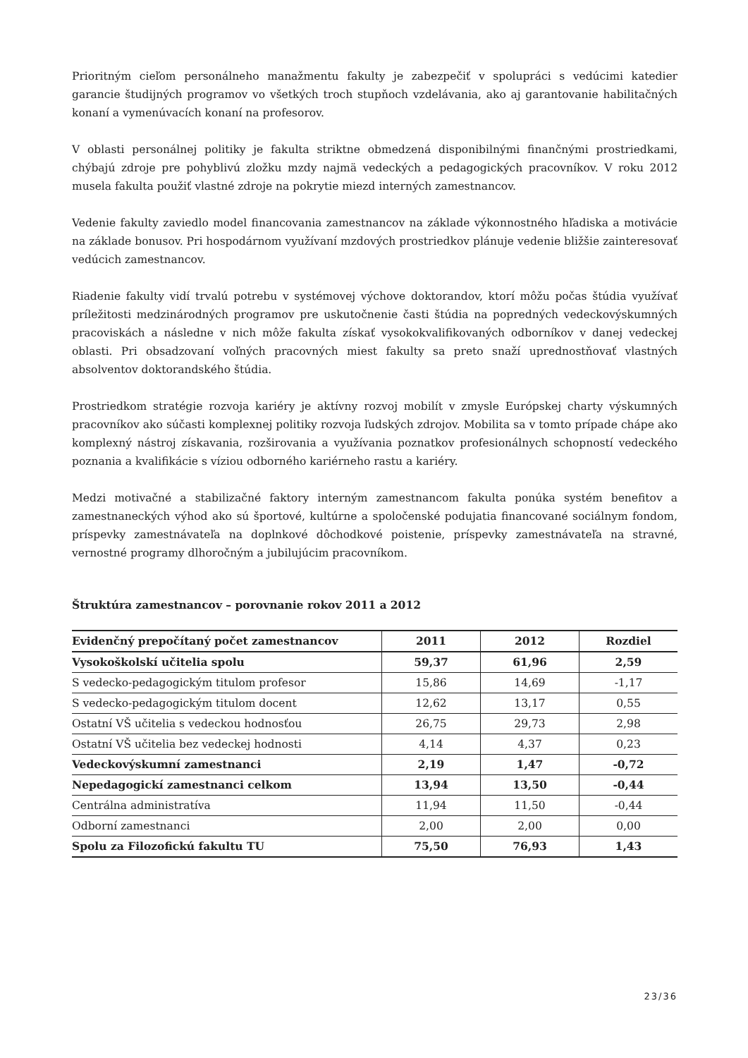Prioritným cieľom personálneho manažmentu fakulty je zabezpečiť v spolupráci s vedúcimi katedier garancie študijných programov vo všetkých troch stupňoch vzdelávania, ako aj garantovanie habilitačných konaní a vymenúvacích konaní na profesorov.
V oblasti personálnej politiky je fakulta striktne obmedzená disponibilnými finančnými prostriedkami, chýbajú zdroje pre pohyblivú zložku mzdy najmä vedeckých a pedagogických pracovníkov. V roku 2012 musela fakulta použiť vlastné zdroje na pokrytie miezd interných zamestnancov.
Vedenie fakulty zaviedlo model financovania zamestnancov na základe výkonnostného hľadiska a motivácie na základe bonusov. Pri hospodárnom využívaní mzdových prostriedkov plánuje vedenie bližšie zainteresovať vedúcich zamestnancov.
Riadenie fakulty vidí trvalú potrebu v systémovej výchove doktorandov, ktorí môžu počas štúdia využívať príležitosti medzinárodných programov pre uskutočnenie časti štúdia na popredných vedeckovýskumných pracoviskách a následne v nich môže fakulta získať vysokokvalifikovaných odborníkov v danej vedeckej oblasti. Pri obsadzovaní voľných pracovných miest fakulty sa preto snaží uprednostňovať vlastných absolventov doktorandského štúdia.
Prostriedkom stratégie rozvoja kariéry je aktívny rozvoj mobilít v zmysle Európskej charty výskumných pracovníkov ako súčasti komplexnej politiky rozvoja ľudských zdrojov. Mobilita sa v tomto prípade chápe ako komplexný nástroj získavania, rozširovania a využívania poznatkov profesionálnych schopností vedeckého poznania a kvalifikácie s víziou odborného kariérneho rastu a kariéry.
Medzi motivačné a stabilizačné faktory interným zamestnancom fakulta ponúka systém benefitov a zamestnaneckých výhod ako sú športové, kultúrne a spoločenské podujatia financované sociálnym fondom, príspevky zamestnávateľa na doplnkové dôchodkové poistenie, príspevky zamestnávateľa na stravné, vernostné programy dlhoročným a jubilujúcim pracovníkom.
Štruktúra zamestnancov – porovnanie rokov 2011 a 2012
| Evidenčný prepočítaný počet zamestnancov | 2011 | 2012 | Rozdiel |
| --- | --- | --- | --- |
| Vysokoškolskí učitelia spolu | 59,37 | 61,96 | 2,59 |
| S vedecko-pedagogickým titulom profesor | 15,86 | 14,69 | -1,17 |
| S vedecko-pedagogickým titulom docent | 12,62 | 13,17 | 0,55 |
| Ostatní VŠ učitelia s vedeckou hodnosťou | 26,75 | 29,73 | 2,98 |
| Ostatní VŠ učitelia bez vedeckej hodnosti | 4,14 | 4,37 | 0,23 |
| Vedeckovýskumní zamestnanci | 2,19 | 1,47 | -0,72 |
| Nepedagogickí zamestnanci celkom | 13,94 | 13,50 | -0,44 |
| Centrálna administratíva | 11,94 | 11,50 | -0,44 |
| Odborní zamestnanci | 2,00 | 2,00 | 0,00 |
| Spolu za Filozofickú fakultu TU | 75,50 | 76,93 | 1,43 |
23/36